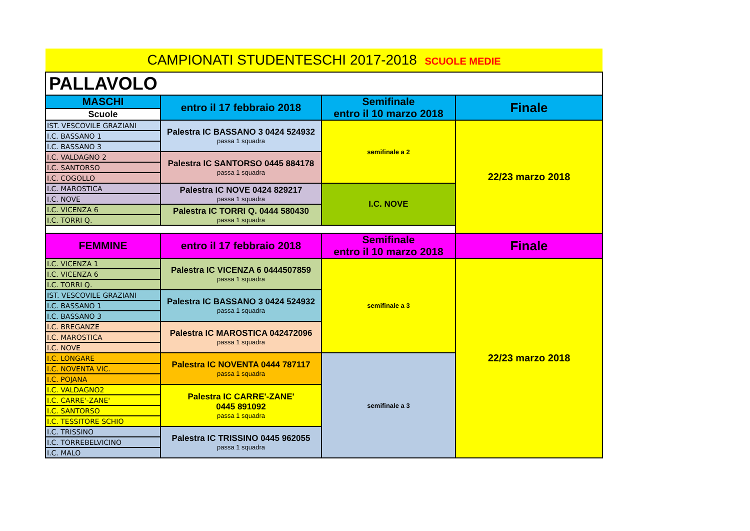| CAMPIONATI STUDENTESCHI 2017-2018 SCUOLE MEDIE | | | |
| PALLAVOLO | | | |
| MASCHI | entro il 17 febbraio 2018 | Semifinale entro il 10 marzo 2018 | Finale |
| Scuole | | | |
| IST. VESCOVILE GRAZIANI | Palestra IC BASSANO 3 0424 524932 passa 1 squadra | semifinale a 2 | 22/23 marzo 2018 |
| I.C. BASSANO 1 | | | |
| I.C. BASSANO 3 | | | |
| I.C. VALDAGNO 2 | Palestra IC SANTORSO 0445 884178 passa 1 squadra | | |
| I.C. SANTORSO | | | |
| I.C. COGOLLO | | | |
| I.C. MAROSTICA | Palestra IC NOVE 0424 829217 passa 1 squadra | I.C. NOVE | |
| I.C. NOVE | | | |
| I.C. VICENZA 6 | Palestra IC TORRI Q. 0444 580430 passa 1 squadra | | |
| I.C. TORRI Q. | | | |
| FEMMINE | entro il 17 febbraio 2018 | Semifinale entro il 10 marzo 2018 | Finale |
| I.C. VICENZA 1 | Palestra IC VICENZA 6 0444507859 passa 1 squadra | semifinale a 3 | 22/23 marzo 2018 |
| I.C. VICENZA 6 | | | |
| I.C. TORRI Q. | | | |
| IST. VESCOVILE GRAZIANI | Palestra IC BASSANO 3 0424 524932 passa 1 squadra | | |
| I.C. BASSANO 1 | | | |
| I.C. BASSANO 3 | | | |
| I.C. BREGANZE | Palestra IC MAROSTICA 042472096 passa 1 squadra | | |
| I.C. MAROSTICA | | | |
| I.C. NOVE | | | |
| I.C. LONGARE | Palestra IC NOVENTA 0444 787117 passa 1 squadra | semifinale a 3 | |
| I.C. NOVENTA VIC. | | | |
| I.C. POJANA | | | |
| I.C. VALDAGNO2 | Palestra IC CARRE'-ZANE' 0445 891092 passa 1 squadra | | |
| I.C. CARRE'-ZANE' | | | |
| I.C. SANTORSO | | | |
| I.C. TESSITORE SCHIO | | | |
| I.C. TRISSINO | Palestra IC TRISSINO 0445 962055 passa 1 squadra | | |
| I.C. TORREBELVICINO | | | |
| I.C. MALO | | | |